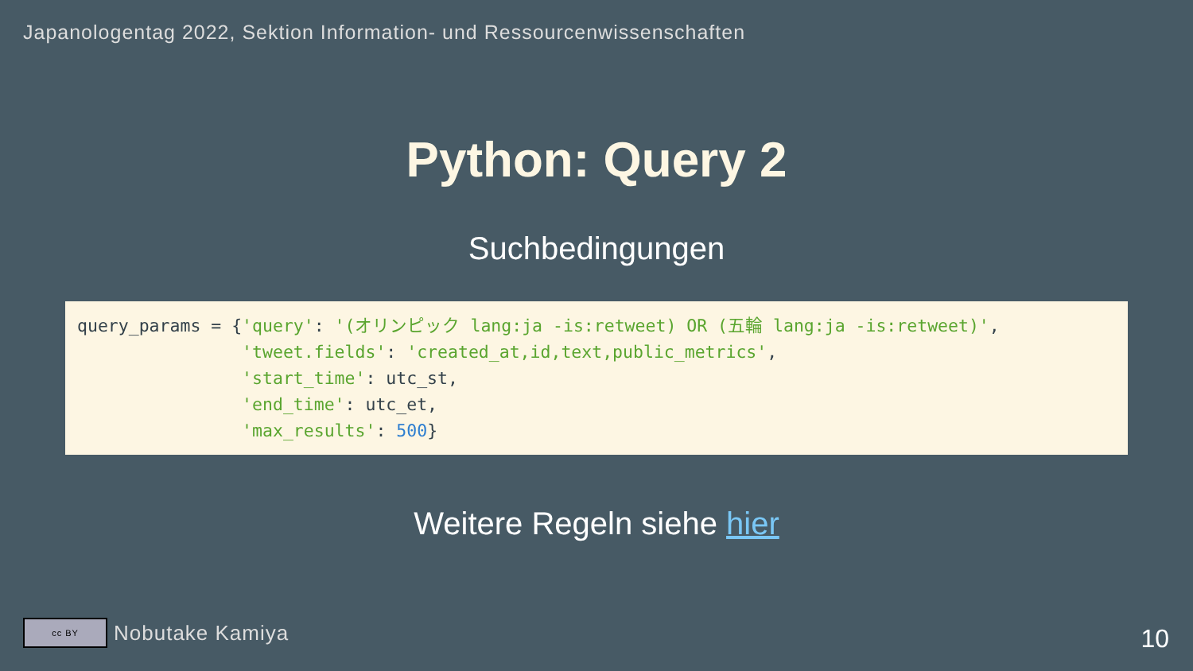Japanologentag 2022, Sektion Information- und Ressourcenwissenschaften
Python: Query 2
Suchbedingungen
query_params = {'query': '(オリンピック lang:ja -is:retweet) OR (五輪 lang:ja -is:retweet)',
                'tweet.fields': 'created_at,id,text,public_metrics',
                'start_time': utc_st,
                'end_time': utc_et,
                'max_results': 500}
Weitere Regeln siehe hier
cc BY
Nobutake Kamiya
10